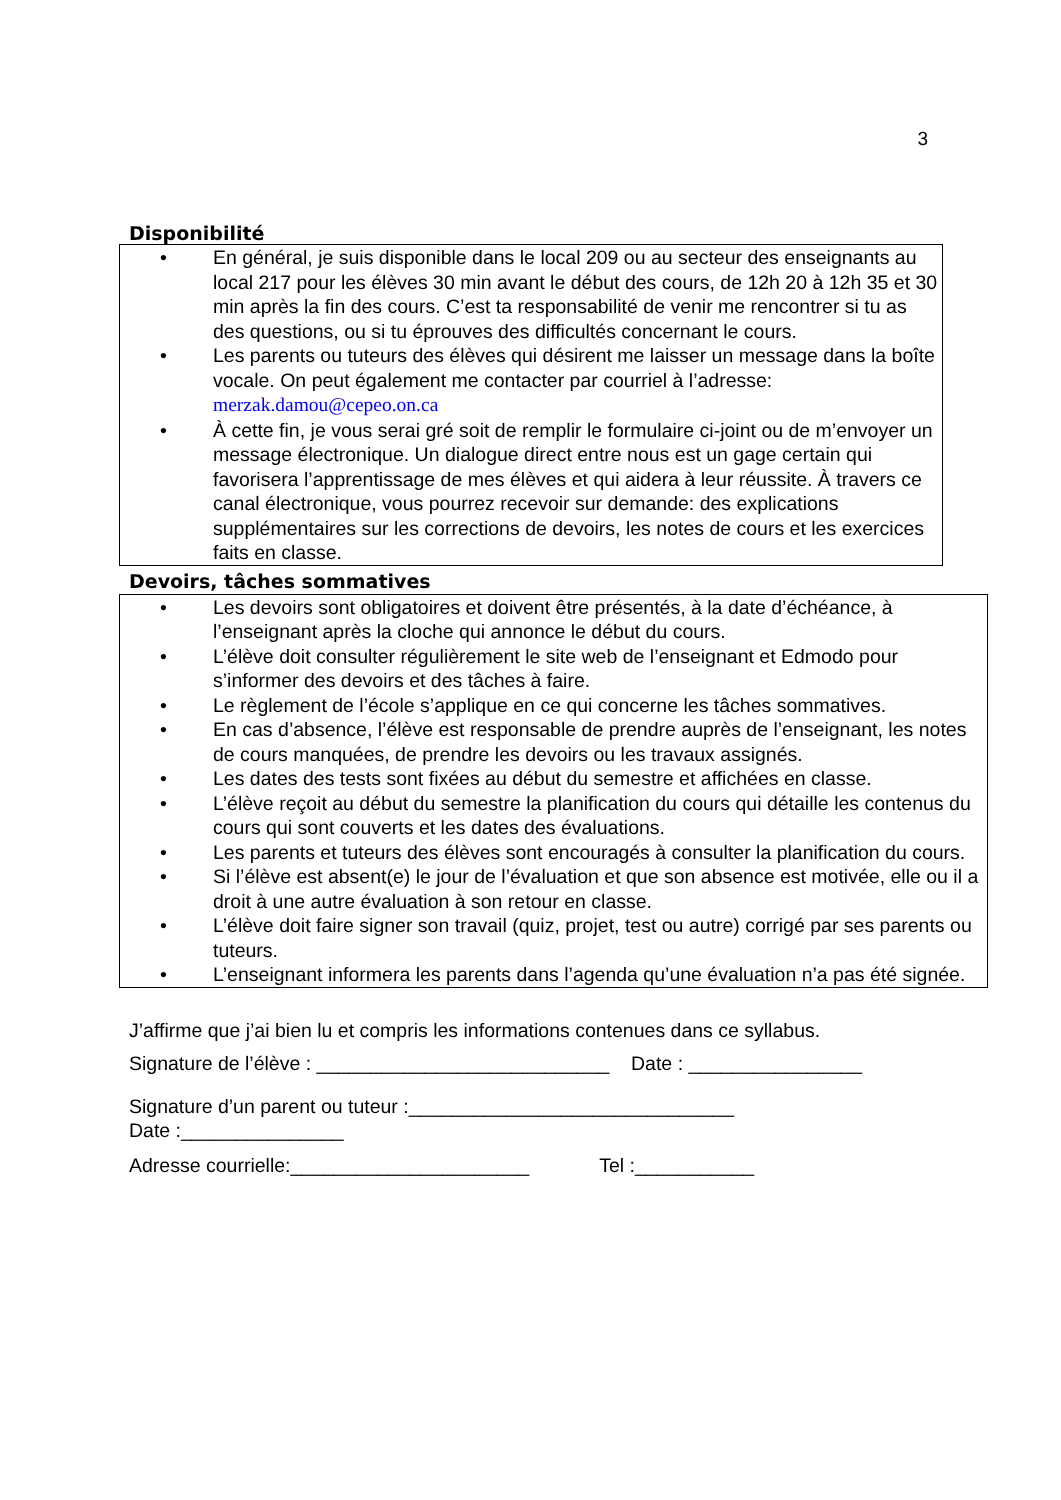3
Disponibilité
• En général, je suis disponible dans le local 209 ou au secteur des enseignants au local 217 pour les élèves 30 min avant le début des cours, de 12h 20 à 12h 35 et 30 min après la fin des cours. C’est ta responsabilité de venir me rencontrer si tu as des questions, ou si tu éprouves des difficultés concernant le cours.
• Les parents ou tuteurs des élèves qui désirent me laisser un message dans la boîte vocale. On peut également me contacter par courriel à l’adresse: merzak.damou@cepeo.on.ca
• À cette fin, je vous serai gré soit de remplir le formulaire ci-joint ou de m’envoyer un message électronique. Un dialogue direct entre nous est un gage certain qui favorisera l’apprentissage de mes élèves et qui aidera à leur réussite. À travers ce canal électronique, vous pourrez recevoir sur demande: des explications supplémentaires sur les corrections de devoirs, les notes de cours et les exercices faits en classe.
Devoirs, tâches sommatives
• Les devoirs sont obligatoires et doivent être présentés, à la date d’échéance, à l’enseignant après la cloche qui annonce le début du cours.
• L’élève doit consulter régulièrement le site web de l’enseignant et Edmodo pour s’informer des devoirs et des tâches à faire.
• Le règlement de l’école s’applique en ce qui concerne les tâches sommatives.
• En cas d’absence, l’élève est responsable de prendre auprès de l’enseignant, les notes de cours manquées, de prendre les devoirs ou les travaux assignés.
• Les dates des tests sont fixées au début du semestre et affichées en classe.
• L’élève reçoit au début du semestre la planification du cours qui détaille les contenus du cours qui sont couverts et les dates des évaluations.
• Les parents et tuteurs des élèves sont encouragés à consulter la planification du cours.
• Si l’élève est absent(e) le jour de l’évaluation et que son absence est motivée, elle ou il a droit à une autre évaluation à son retour en classe.
• L’élève doit faire signer son travail (quiz, projet, test ou autre) corrigé par ses parents ou tuteurs.
• L’enseignant informera les parents dans l’agenda qu’une évaluation n’a pas été signée.
J’affirme que j’ai bien lu et compris les informations contenues dans ce syllabus.
Signature de l’élève : ___________________________ Date : ________________
Signature d’un parent ou tuteur :______________________________
Date :_______________
Adresse courrielle:______________________ Tel :___________